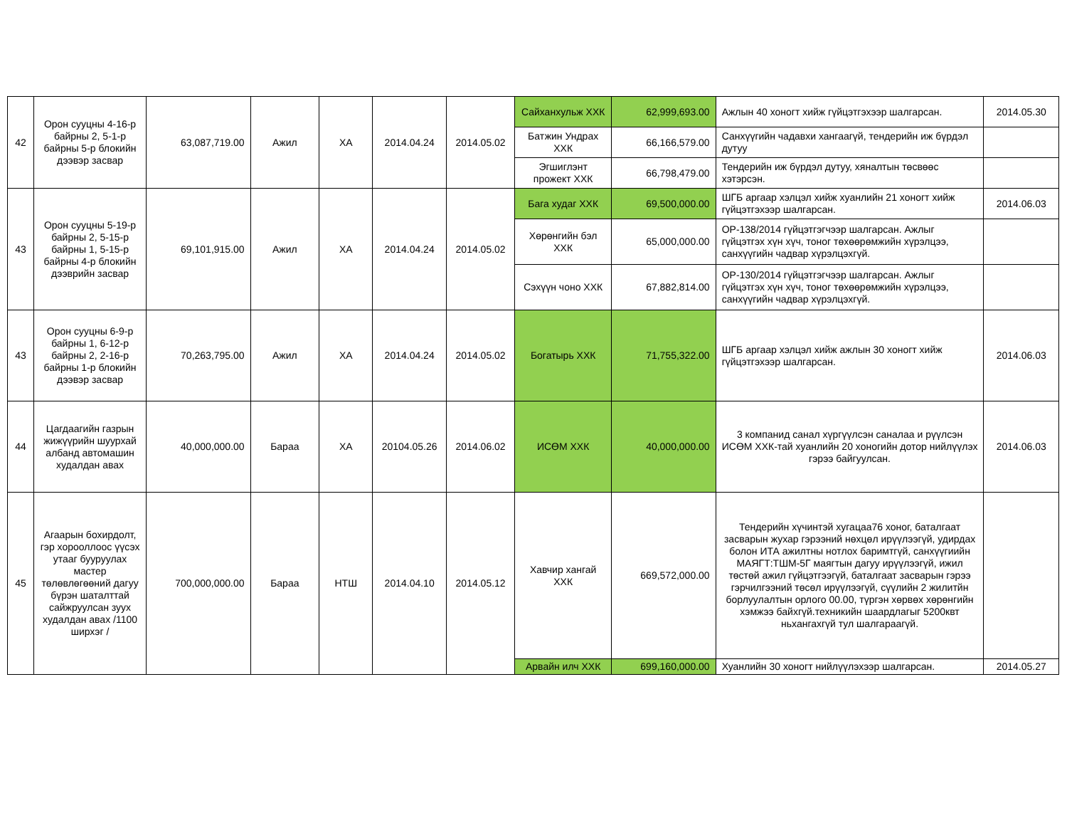| 42 | Орон сууцны 4-16-р байрны 2, 5-1-р байрны 5-р блокийн дээвэр засвар | 63,087,719.00 | Ажил | ХА | 2014.04.24 | 2014.05.02 | Сайханхульж ХХК | 62,999,693.00 | Ажлын 40 хоногт хийж гүйцэтгэхээр шалгарсан. | 2014.05.30 |
| | | | | | | | Батжин Ундрах ХХК | 66,166,579.00 | Санхүүгийн чадавхи хангаагүй, тендерийн иж бүрдэл дутуу | |
| | | | | | | | Эгшиглэнт прожект ХХК | 66,798,479.00 | Тендерийн иж бүрдэл дутуу, хяналтын төсвөөс хэтэрсэн. | |
| 43 | Орон сууцны 5-19-р байрны 2, 5-15-р байрны 1, 5-15-р байрны 4-р блокийн дээврийн засвар | 69,101,915.00 | Ажил | ХА | 2014.04.24 | 2014.05.02 | Бага худаг ХХК | 69,500,000.00 | ШГБ аргаар хэлцэл хийж хуанлийн 21 хоногт хийж гүйцэтгэхээр шалгарсан. | 2014.06.03 |
| | | | | | | | Хөрөнгийн бэл ХХК | 65,000,000.00 | ОР-138/2014 гүйцэтгэгчээр шалгарсан. Ажлыг гүйцэтгэх хүн хүч, тоног төхөөрөмжийн хүрэлцээ, санхүүгийн чадвар хүрэлцэхгүй. | |
| | | | | | | | Сэхүүн чоно ХХК | 67,882,814.00 | ОР-130/2014 гүйцэтгэгчээр шалгарсан. Ажлыг гүйцэтгэх хүн хүч, тоног төхөөрөмжийн хүрэлцээ, санхүүгийн чадвар хүрэлцэхгүй. | |
| 43 | Орон сууцны 6-9-р байрны 1, 6-12-р байрны 2, 2-16-р байрны 1-р блокийн дээвэр засвар | 70,263,795.00 | Ажил | ХА | 2014.04.24 | 2014.05.02 | Богатырь ХХК | 71,755,322.00 | ШГБ аргаар хэлцэл хийж ажлын 30 хоногт хийж гүйцэтгэхээр шалгарсан. | 2014.06.03 |
| 44 | Цагдаагийн газрын жижүүрийн шуурхай албанд автомашин худалдан авах | 40,000,000.00 | Бараа | ХА | 20104.05.26 | 2014.06.02 | ИСӨМ ХХК | 40,000,000.00 | 3 компанид санал хүргүүлсэн саналаа и рүүлсэн ИСӨМ ХХК-тай хуанлийн 20 хоногийн дотор нийлүүлэх гэрээ байгуулсан. | 2014.06.03 |
| 45 | Агаарын бохирдолт, гэр хорооллоос үүсэх утааг бууруулах мастер төлөвлөгөөний дагуу бүрэн шаталттай сайжруулсан зуух худалдан авах /1100 ширхэг / | 700,000,000.00 | Бараа | НТШ | 2014.04.10 | 2014.05.12 | Хавчир хангай ХХК | 669,572,000.00 | Тендерийн хүчинтэй хугацаа76 хоног, баталгаат засварын жухар гэрээний нөхцөл ирүүлээгүй, удирдах болон ИТА ажилтны нотлох баримтгүй, санхүүгиийн МАЯГТ:ТШМ-5Г маягтын дагуу ирүүлээгүй, ижил төстөй ажил гүйцэтгээгүй, баталгаат засварын гэрээ гэрчилгээний төсөл ирүүлээгүй, сүүлийн 2 жилитйн борлуулалтын орлого 00.00, түргэн хөрвөх хөрөнгийн хэмжээ байхгүй.техникийн шаардлагыг 5200квт ньхангахгүй тул шалгараагүй. | |
| | | | | | | | Арвайн илч ХХК | 699,160,000.00 | Хуанлийн 30 хоногт нийлүүлэхээр шалгарсан. | 2014.05.27 |